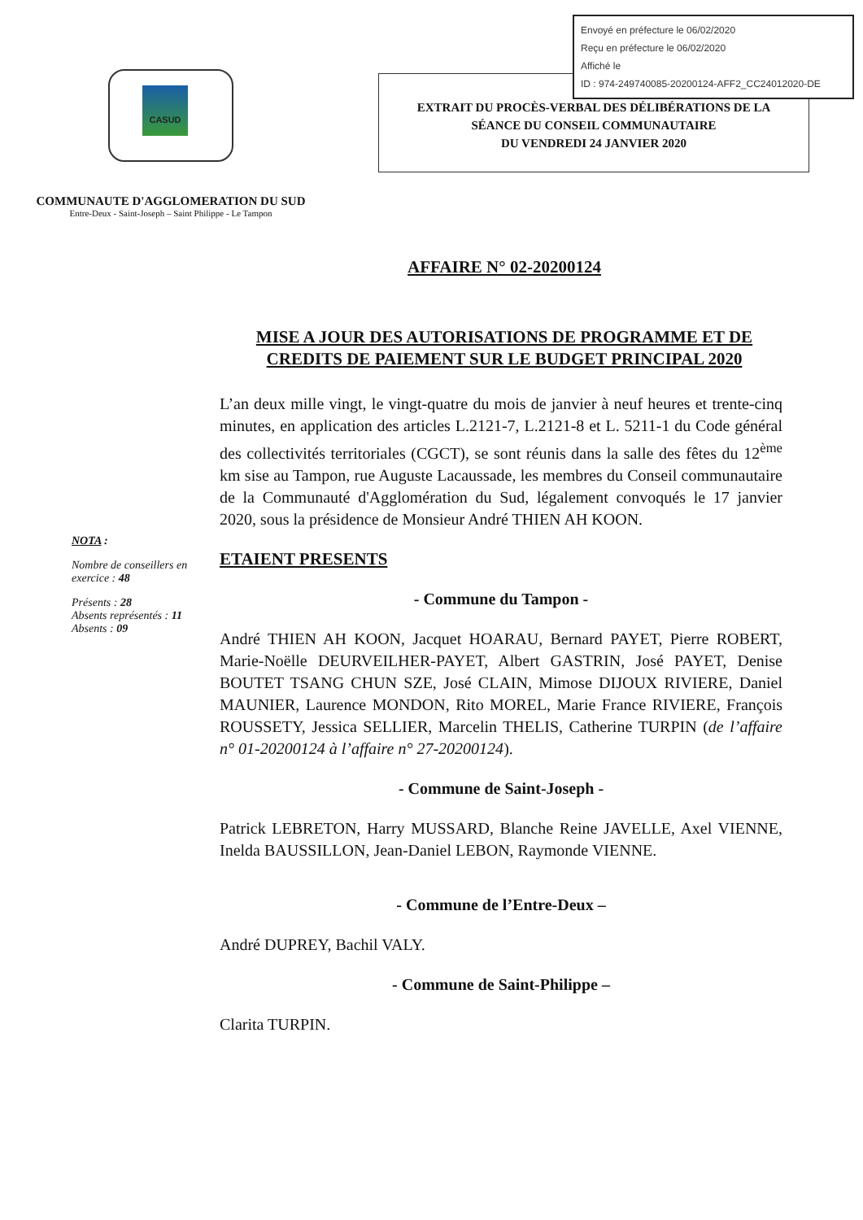Envoyé en préfecture le 06/02/2020
Reçu en préfecture le 06/02/2020
Affiché le
ID : 974-249740085-20200124-AFF2_CC24012020-DE
CASUD
COMMUNAUTE D'AGGLOMERATION DU SUD
Entre-Deux - Saint-Joseph – Saint Philippe - Le Tampon
EXTRAIT DU PROCÈS-VERBAL DES DÉLIBÉRATIONS DE LA
SÉANCE DU CONSEIL COMMUNAUTAIRE
DU VENDREDI 24 JANVIER 2020
AFFAIRE N° 02-20200124
MISE A JOUR DES AUTORISATIONS DE PROGRAMME ET DE CREDITS DE PAIEMENT SUR LE BUDGET PRINCIPAL 2020
NOTA :
Nombre de conseillers en exercice : 48
Présents : 28
Absents représentés : 11
Absents : 09
L’an deux mille vingt, le vingt-quatre du mois de janvier à neuf heures et trente-cinq minutes, en application des articles L.2121-7, L.2121-8 et L. 5211-1 du Code général des collectivités territoriales (CGCT), se sont réunis dans la salle des fêtes du 12<sup>ème</sup> km sise au Tampon, rue Auguste Lacaussade, les membres du Conseil communautaire de la Communauté d'Agglomération du Sud, légalement convoqués le 17 janvier 2020, sous la présidence de Monsieur André THIEN AH KOON.
ETAIENT PRESENTS
- Commune du Tampon -
André THIEN AH KOON, Jacquet HOARAU, Bernard PAYET, Pierre ROBERT, Marie-Noëlle DEURVEILHER-PAYET, Albert GASTRIN, José PAYET, Denise BOUTET TSANG CHUN SZE, José CLAIN, Mimose DIJOUX RIVIERE, Daniel MAUNIER, Laurence MONDON, Rito MOREL, Marie France RIVIERE, François ROUSSETY, Jessica SELLIER, Marcelin THELIS, Catherine TURPIN (de l’affaire n° 01-20200124 à l’affaire n° 27-20200124).
- Commune de Saint-Joseph -
Patrick LEBRETON, Harry MUSSARD, Blanche Reine JAVELLE, Axel VIENNE, Inelda BAUSSILLON, Jean-Daniel LEBON, Raymonde VIENNE.
- Commune de l’Entre-Deux –
André DUPREY, Bachil VALY.
- Commune de Saint-Philippe –
Clarita TURPIN.